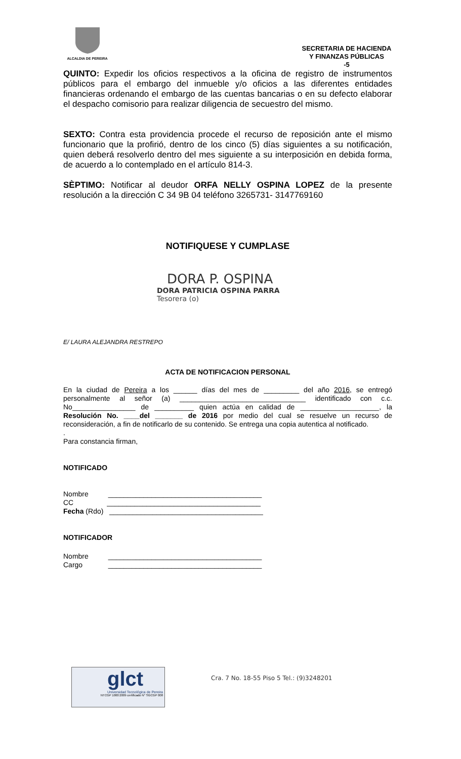ALCALDIA DE PEREIRA
SECRETARIA DE HACIENDA
Y FINANZAS PÚBLICAS
-5
QUINTO: Expedir los oficios respectivos a la oficina de registro de instrumentos públicos para el embargo del inmueble y/o oficios a las diferentes entidades financieras ordenando el embargo de las cuentas bancarias o en su defecto elaborar el despacho comisorio para realizar diligencia de secuestro del mismo.
SEXTO: Contra esta providencia procede el recurso de reposición ante el mismo funcionario que la profirió, dentro de los cinco (5) días siguientes a su notificación, quien deberá resolverlo dentro del mes siguiente a su interposición en debida forma, de acuerdo a lo contemplado en el artículo 814-3.
SÈPTIMO: Notificar al deudor ORFA NELLY OSPINA LOPEZ de la presente resolución a la dirección C 34 9B 04 teléfono 3265731- 3147769160
NOTIFIQUESE Y CUMPLASE
DORA P. OSPINA
DORA PATRICIA OSPINA PARRA
Tesorera (o)
E/ LAURA ALEJANDRA RESTREPO
ACTA DE NOTIFICACION PERSONAL
En la ciudad de Pereira a los ______ días del mes de _________ del año 2016, se entregó personalmente al señor (a) ________________________________ identificado con c.c. No________________ de __________ quien actúa en calidad de ____________________, la Resolución No. ____del _______ de 2016 por medio del cual se resuelve un recurso de reconsideración, a fin de notificarlo de su contenido. Se entrega una copia autentica al notificado.
.
Para constancia firman,
NOTIFICADO
Nombre _______________________________________
CC _______________________________________
Fecha (Rdo) _______________________________________
NOTIFICADOR
Nombre _______________________________________
Cargo _______________________________________
glct
Universidad Tecnológica de Pereira
NTCGP 1000:2009 certificado N° SGCGP 008
Cra. 7 No. 18-55 Piso 5 Tel.: (9)3248201